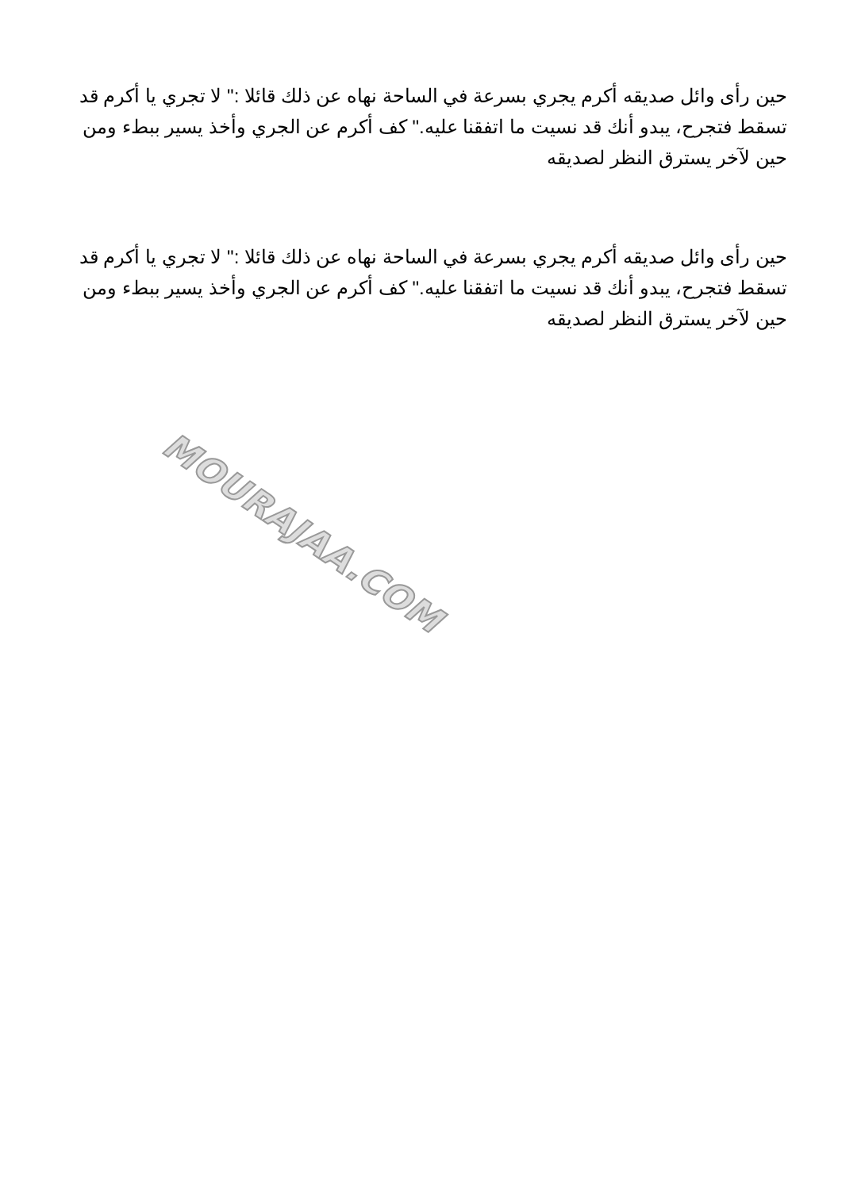حين رأى وائل صديقه أكرم يجري بسرعة في الساحة نهاه عن ذلك قائلا :" لا تجري يا أكرم قد تسقط فتجرح، يبدو أنك قد نسيت ما اتفقنا عليه." كف أكرم عن الجري وأخذ يسير ببطء ومن حين لآخر يسترق النظر لصديقه
حين رأى وائل صديقه أكرم يجري بسرعة في الساحة نهاه عن ذلك قائلا :" لا تجري يا أكرم قد تسقط فتجرح، يبدو أنك قد نسيت ما اتفقنا عليه." كف أكرم عن الجري وأخذ يسير ببطء ومن حين لآخر يسترق النظر لصديقه
MOURAJAA.COM